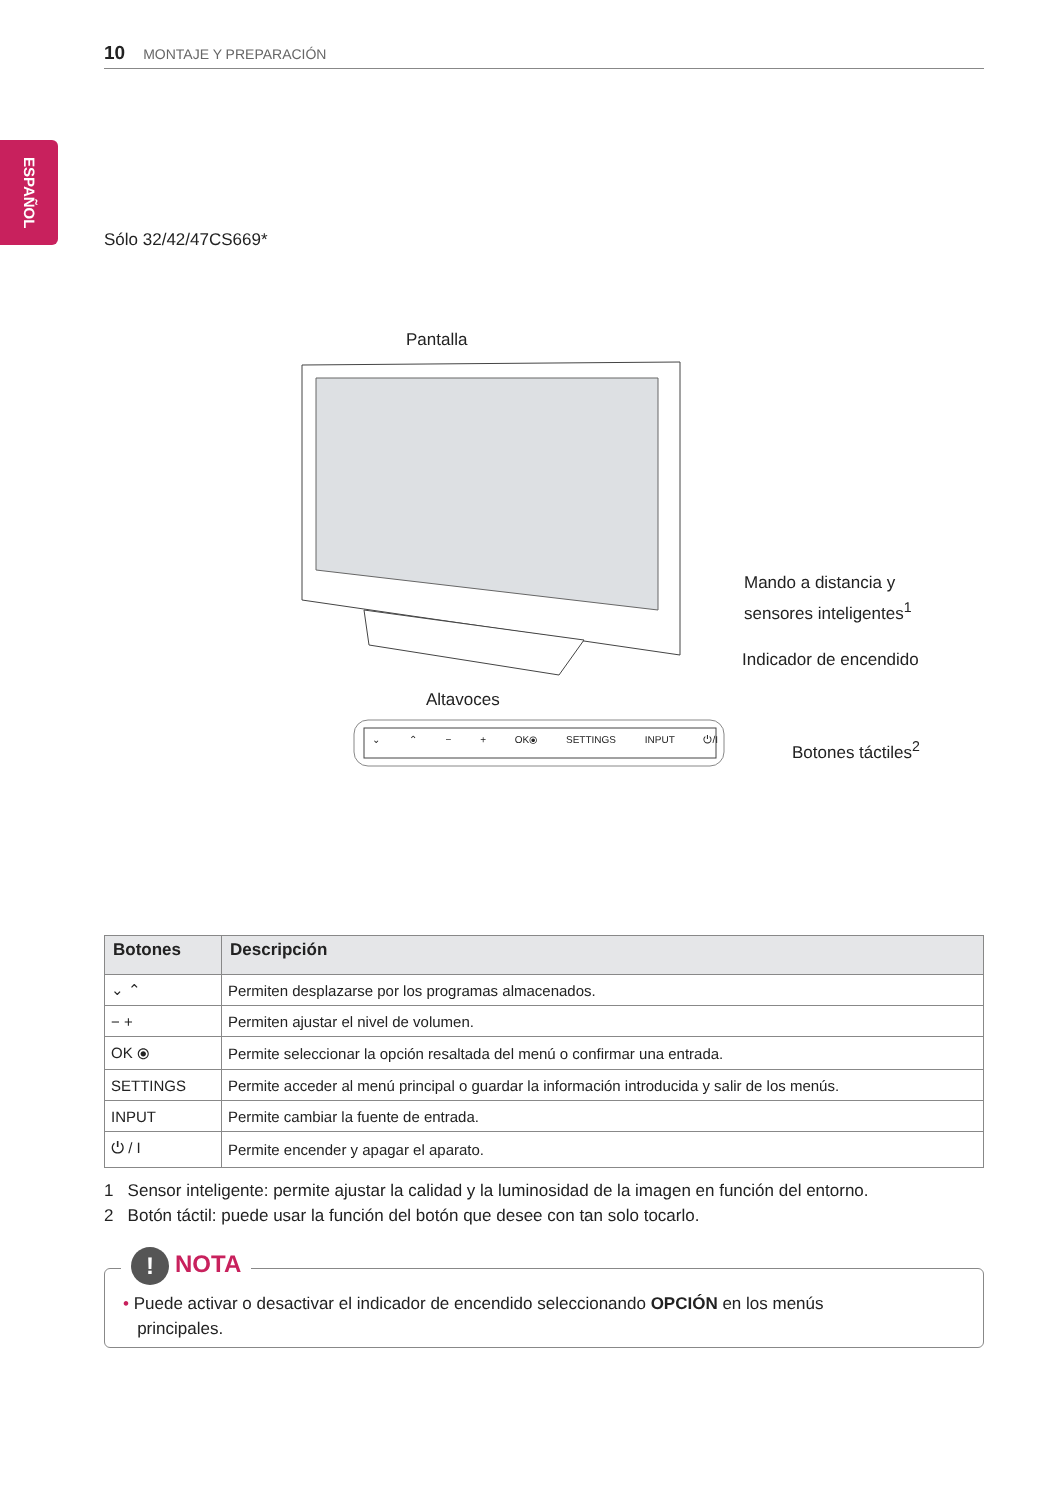10 MONTAJE Y PREPARACIÓN
ESPAÑOL
Sólo 32/42/47CS669*
Pantalla
Mando a distancia y
sensores inteligentes<sup>1</sup>
Indicador de encendido
Altavoces
⌄ ⌃ − + OK⦿ SETTINGS INPUT ⏻/I
Botones táctiles<sup>2</sup>
| Botones | Descripción |
| --- | --- |
| ⌄ ⌃ | Permiten desplazarse por los programas almacenados. |
| − + | Permiten ajustar el nivel de volumen. |
| OK ⦿ | Permite seleccionar la opción resaltada del menú o confirmar una entrada. |
| SETTINGS | Permite acceder al menú principal o guardar la información introducida y salir de los menús. |
| INPUT | Permite cambiar la fuente de entrada. |
| ⏻ / I | Permite encender y apagar el aparato. |
1 Sensor inteligente: permite ajustar la calidad y la luminosidad de la imagen en función del entorno.
2 Botón táctil: puede usar la función del botón que desee con tan solo tocarlo.
! NOTA
• Puede activar o desactivar el indicador de encendido seleccionando OPCIÓN en los menús
principales.